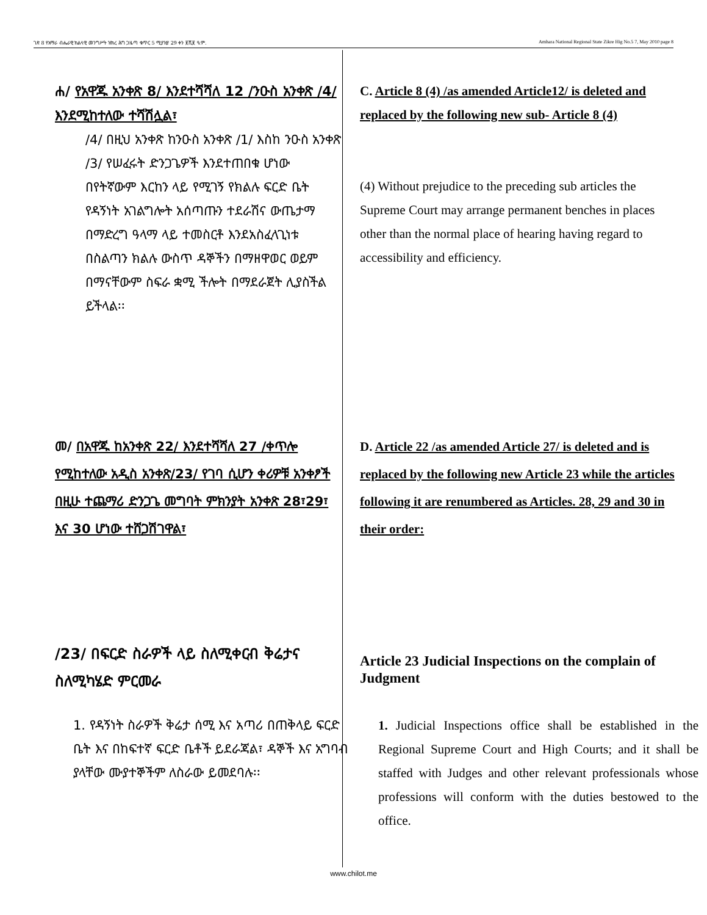ገጽ 8 የአማራ ብሔራዊ ክልላዊ መንግሥት ዝክረ ሕግ ጋዜጣ ቁጥር 5 ሚያዝያ 29 ቀን ፪ሺ፪ ዓ.ም. Amhara National Regional State Zikre Hig No.5 7, May 2010 page 8
ሐ/ የአዋጁ አንቀጽ 8/ እንደተሻሻለ 12 /ንዑስ አንቀጽ /4/ እንደሚከተለው ተሻሽሏል፣
/4/ በዚህ አንቀጽ ከንዑስ አንቀጽ /1/ እስከ ንዑስ አንቀጽ /3/ የሠፈሩት ድንጋጌዎች እንደተጠበቁ ሆነው በየትኛውም እርከን ላይ የሚገኝ የክልሉ ፍርድ ቤት የዳኝነት አገልግሎት አሰጣጡን ተደራሽና ውጤታማ በማድረግ ዓላማ ላይ ተመስርቶ እንደአስፈላጊነቱ በስልጣን ክልሉ ውስጥ ዳኞችን በማዘዋወር ወይም በማናቸውም ስፍራ ቋሚ ችሎት በማደራጀት ሊያስችል ይችላል፡፡
C. Article 8 (4) /as amended Article12/ is deleted and replaced by the following new sub- Article 8 (4)
(4) Without prejudice to the preceding sub articles the Supreme Court may arrange permanent benches in places other than the normal place of hearing having regard to accessibility and efficiency.
መ/ በአዋጁ ከአንቀጽ 22/ እንደተሻሻለ 27 /ቀጥሎ የሚከተለው አዲስ አንቀጽ/23/ የገባ ሲሆን ቀሪዎቹ አንቀፆች በዚሁ ተጨማሪ ድንጋጌ መግባት ምክንያት አንቀጽ 28፣29፣ እና 30 ሆነው ተሸጋሽገዋል፣
D. Article 22 /as amended Article 27/ is deleted and is replaced by the following new Article 23 while the articles following it are renumbered as Articles. 28, 29 and 30 in their order:
/23/ በፍርድ ስራዎች ላይ ስለሚቀርብ ቅሬታና ስለሚካሄድ ምርመራ
Article 23 Judicial Inspections on the complain of Judgment
1. የዳኝነት ስራዎች ቅሬታ ሰሚ እና አጣሪ በጠቅላይ ፍርድ ቤት እና በከፍተኛ ፍርድ ቤቶች ይደራጃል፣ ዳኞች እና አግባብ ያላቸው ሙያተኞችም ለስራው ይመደባሉ፡፡
1. Judicial Inspections office shall be established in the Regional Supreme Court and High Courts; and it shall be staffed with Judges and other relevant professionals whose professions will conform with the duties bestowed to the office.
www.chilot.me